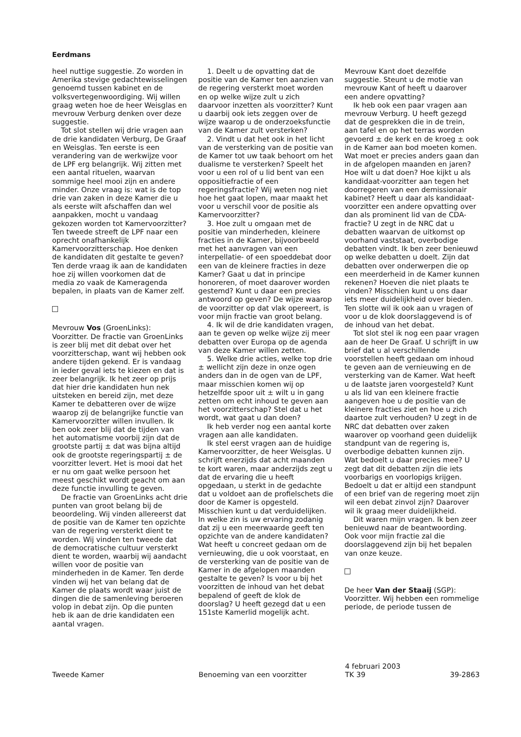Eerdmans
heel nuttige suggestie. Zo worden in Amerika stevige gedachtewisselingen genoemd tussen kabinet en de volksvertegenwoordiging. Wij willen graag weten hoe de heer Weisglas en mevrouw Verburg denken over deze suggestie.
Tot slot stellen wij drie vragen aan de drie kandidaten Verburg, De Graaf en Weisglas. Ten eerste is een verandering van de werkwijze voor de LPF erg belangrijk. Wij zitten met een aantal rituelen, waarvan sommige heel mooi zijn en andere minder. Onze vraag is: wat is de top drie van zaken in deze Kamer die u als eerste wilt afschaffen dan wel aanpakken, mocht u vandaag gekozen worden tot Kamervoorzitter? Ten tweede streeft de LPF naar een oprecht onafhankelijk Kamervoorzitterschap. Hoe denken de kandidaten dit gestalte te geven? Ten derde vraag ik aan de kandidaten hoe zij willen voorkomen dat de media zo vaak de Kameragenda bepalen, in plaats van de Kamer zelf.
Mevrouw Vos (GroenLinks): Voorzitter. De fractie van GroenLinks is zeer blij met dit debat over het voorzitterschap, want wij hebben ook andere tijden gekend. Er is vandaag in ieder geval iets te kiezen en dat is zeer belangrijk. Ik het zeer op prijs dat hier drie kandidaten hun nek uitsteken en bereid zijn, met deze Kamer te debatteren over de wijze waarop zij de belangrijke functie van Kamervoorzitter willen invullen. Ik ben ook zeer blij dat de tijden van het automatisme voorbij zijn dat de grootste partij ± dat was bijna altijd ook de grootste regeringspartij ± de voorzitter levert. Het is mooi dat het er nu om gaat welke persoon het meest geschikt wordt geacht om aan deze functie invulling te geven.
De fractie van GroenLinks acht drie punten van groot belang bij de beoordeling. Wij vinden allereerst dat de positie van de Kamer ten opzichte van de regering versterkt dient te worden. Wij vinden ten tweede dat de democratische cultuur versterkt dient te worden, waarbij wij aandacht willen voor de positie van minderheden in de Kamer. Ten derde vinden wij het van belang dat de Kamer de plaats wordt waar juist de dingen die de samenleving beroeren volop in debat zijn. Op die punten heb ik aan de drie kandidaten een aantal vragen.
1. Deelt u de opvatting dat de positie van de Kamer ten aanzien van de regering versterkt moet worden en op welke wijze zult u zich daarvoor inzetten als voorzitter? Kunt u daarbij ook iets zeggen over de wijze waarop u de onderzoeksfunctie van de Kamer zult versterken?
2. Vindt u dat het ook in het licht van de versterking van de positie van de Kamer tot uw taak behoort om het dualisme te versterken? Speelt het voor u een rol of u lid bent van een oppositiefractie of een regeringsfractie? Wij weten nog niet hoe het gaat lopen, maar maakt het voor u verschil voor de positie als Kamervoorzitter?
3. Hoe zult u omgaan met de positie van minderheden, kleinere fracties in de Kamer, bijvoorbeeld met het aanvragen van een interpellatie- of een spoeddebat door een van de kleinere fracties in deze Kamer? Gaat u dat in principe honoreren, of moet daarover worden gestemd? Kunt u daar een precies antwoord op geven? De wijze waarop de voorzitter op dat vlak opereert, is voor mijn fractie van groot belang.
4. Ik wil de drie kandidaten vragen, aan te geven op welke wijze zij meer debatten over Europa op de agenda van deze Kamer willen zetten.
5. Welke drie acties, welke top drie ± wellicht zijn deze in onze ogen anders dan in de ogen van de LPF, maar misschien komen wij op hetzelfde spoor uit ± wilt u in gang zetten om echt inhoud te geven aan het voorzitterschap? Stel dat u het wordt, wat gaat u dan doen?
Ik heb verder nog een aantal korte vragen aan alle kandidaten.
Ik stel eerst vragen aan de huidige Kamervoorzitter, de heer Weisglas. U schrijft enerzijds dat acht maanden te kort waren, maar anderzijds zegt u dat de ervaring die u heeft opgedaan, u sterkt in de gedachte dat u voldoet aan de profielschets die door de Kamer is opgesteld. Misschien kunt u dat verduidelijken. In welke zin is uw ervaring zodanig dat zij u een meerwaarde geeft ten opzichte van de andere kandidaten? Wat heeft u concreet gedaan om de vernieuwing, die u ook voorstaat, en de versterking van de positie van de Kamer in de afgelopen maanden gestalte te geven? Is voor u bij het voorzitten de inhoud van het debat bepalend of geeft de klok de doorslag? U heeft gezegd dat u een 151ste Kamerlid mogelijk acht.
Mevrouw Kant doet dezelfde suggestie. Steunt u de motie van mevrouw Kant of heeft u daarover een andere opvatting?
Ik heb ook een paar vragen aan mevrouw Verburg. U heeft gezegd dat de gesprekken die in de trein, aan tafel en op het terras worden gevoerd ± de kerk en de kroeg ± ook in de Kamer aan bod moeten komen. Wat moet er precies anders gaan dan in de afgelopen maanden en jaren? Hoe wilt u dat doen? Hoe kijkt u als kandidaat-voorzitter aan tegen het doorregeren van een demissionair kabinet? Heeft u daar als kandidaat-voorzitter een andere opvatting over dan als prominent lid van de CDA-fractie? U zegt in de NRC dat u debatten waarvan de uitkomst op voorhand vaststaat, overbodige debatten vindt. Ik ben zeer benieuwd op welke debatten u doelt. Zijn dat debatten over onderwerpen die op een meerderheid in de Kamer kunnen rekenen? Hoeven die niet plaats te vinden? Misschien kunt u ons daar iets meer duidelijkheid over bieden. Ten slotte wil ik ook aan u vragen of voor u de klok doorslaggevend is of de inhoud van het debat.
Tot slot stel ik nog een paar vragen aan de heer De Graaf. U schrijft in uw brief dat u al verschillende voorstellen heeft gedaan om inhoud te geven aan de vernieuwing en de versterking van de Kamer. Wat heeft u de laatste jaren voorgesteld? Kunt u als lid van een kleinere fractie aangeven hoe u de positie van de kleinere fracties ziet en hoe u zich daartoe zult verhouden? U zegt in de NRC dat debatten over zaken waarover op voorhand geen duidelijk standpunt van de regering is, overbodige debatten kunnen zijn. Wat bedoelt u daar precies mee? U zegt dat dit debatten zijn die iets voorbarigs en voorlopigs krijgen. Bedoelt u dat er altijd een standpunt of een brief van de regering moet zijn wil een debat zinvol zijn? Daarover wil ik graag meer duidelijkheid.
Dit waren mijn vragen. Ik ben zeer benieuwd naar de beantwoording. Ook voor mijn fractie zal die doorslaggevend zijn bij het bepalen van onze keuze.
De heer Van der Staaij (SGP): Voorzitter. Wij hebben een rommelige periode, de periode tussen de
Tweede Kamer Benoeming van een voorzitter
4 februari 2003
TK 39
39-2863